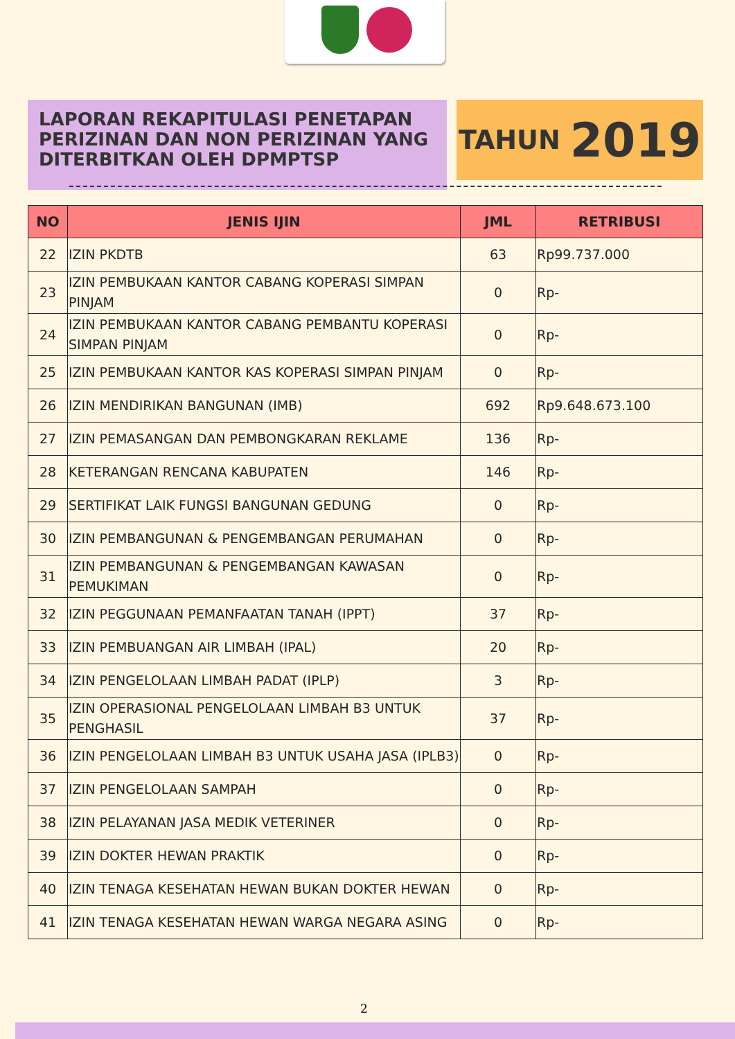LAPORAN REKAPITULASI PENETAPAN PERIZINAN DAN NON PERIZINAN YANG DITERBITKAN OLEH DPMPTSP
TAHUN 2019
| NO | JENIS IJIN | JML | RETRIBUSI |
| --- | --- | --- | --- |
| 22 | IZIN PKDTB | 63 | Rp99.737.000 |
| 23 | IZIN PEMBUKAAN KANTOR CABANG KOPERASI SIMPAN PINJAM | 0 | Rp- |
| 24 | IZIN PEMBUKAAN KANTOR CABANG PEMBANTU KOPERASI SIMPAN PINJAM | 0 | Rp- |
| 25 | IZIN PEMBUKAAN KANTOR KAS KOPERASI SIMPAN PINJAM | 0 | Rp- |
| 26 | IZIN MENDIRIKAN BANGUNAN (IMB) | 692 | Rp9.648.673.100 |
| 27 | IZIN PEMASANGAN DAN PEMBONGKARAN REKLAME | 136 | Rp- |
| 28 | KETERANGAN RENCANA KABUPATEN | 146 | Rp- |
| 29 | SERTIFIKAT LAIK FUNGSI BANGUNAN GEDUNG | 0 | Rp- |
| 30 | IZIN PEMBANGUNAN & PENGEMBANGAN PERUMAHAN | 0 | Rp- |
| 31 | IZIN PEMBANGUNAN & PENGEMBANGAN KAWASAN PEMUKIMAN | 0 | Rp- |
| 32 | IZIN PEGGUNAAN PEMANFAATAN TANAH (IPPT) | 37 | Rp- |
| 33 | IZIN PEMBUANGAN AIR LIMBAH (IPAL) | 20 | Rp- |
| 34 | IZIN PENGELOLAAN LIMBAH PADAT (IPLP) | 3 | Rp- |
| 35 | IZIN OPERASIONAL PENGELOLAAN LIMBAH B3 UNTUK PENGHASIL | 37 | Rp- |
| 36 | IZIN PENGELOLAAN LIMBAH B3 UNTUK USAHA JASA (IPLB3) | 0 | Rp- |
| 37 | IZIN PENGELOLAAN SAMPAH | 0 | Rp- |
| 38 | IZIN PELAYANAN JASA MEDIK VETERINER | 0 | Rp- |
| 39 | IZIN DOKTER HEWAN PRAKTIK | 0 | Rp- |
| 40 | IZIN TENAGA KESEHATAN HEWAN BUKAN DOKTER HEWAN | 0 | Rp- |
| 41 | IZIN TENAGA KESEHATAN HEWAN WARGA NEGARA ASING | 0 | Rp- |
2